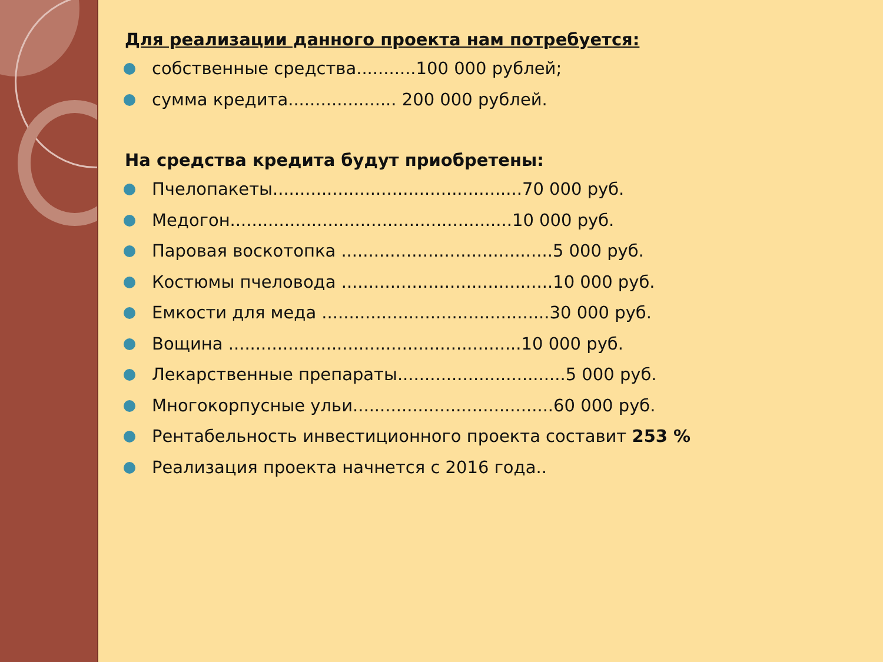Для реализации данного проекта нам потребуется:
собственные средства...........100 000 рублей;
сумма кредита.................... 200 000 рублей.
На средства кредита будут приобретены:
Пчелопакеты..............................................70 000 руб.
Медогон....................................................10 000 руб.
Паровая воскотопка .......................................5 000 руб.
Костюмы пчеловода .......................................10 000 руб.
Емкости для меда ..........................................30 000 руб.
Вощина ......................................................10 000 руб.
Лекарственные препараты...............................5 000 руб.
Многокорпусные ульи.....................................60 000 руб.
Рентабельность инвестиционного проекта составит 253 %
Реализация проекта начнется с 2016 года..